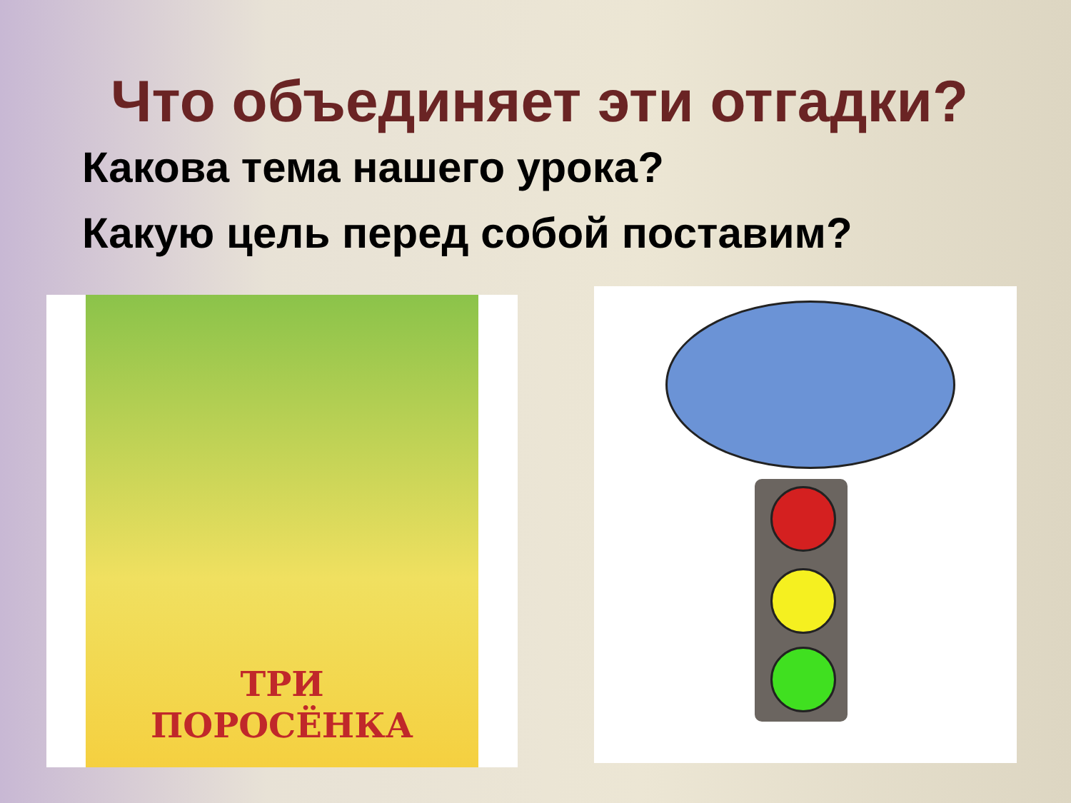Что объединяет эти отгадки?
Какова тема нашего урока?
Какую цель перед собой поставим?
ТРИ
ПОРОСЁНКА